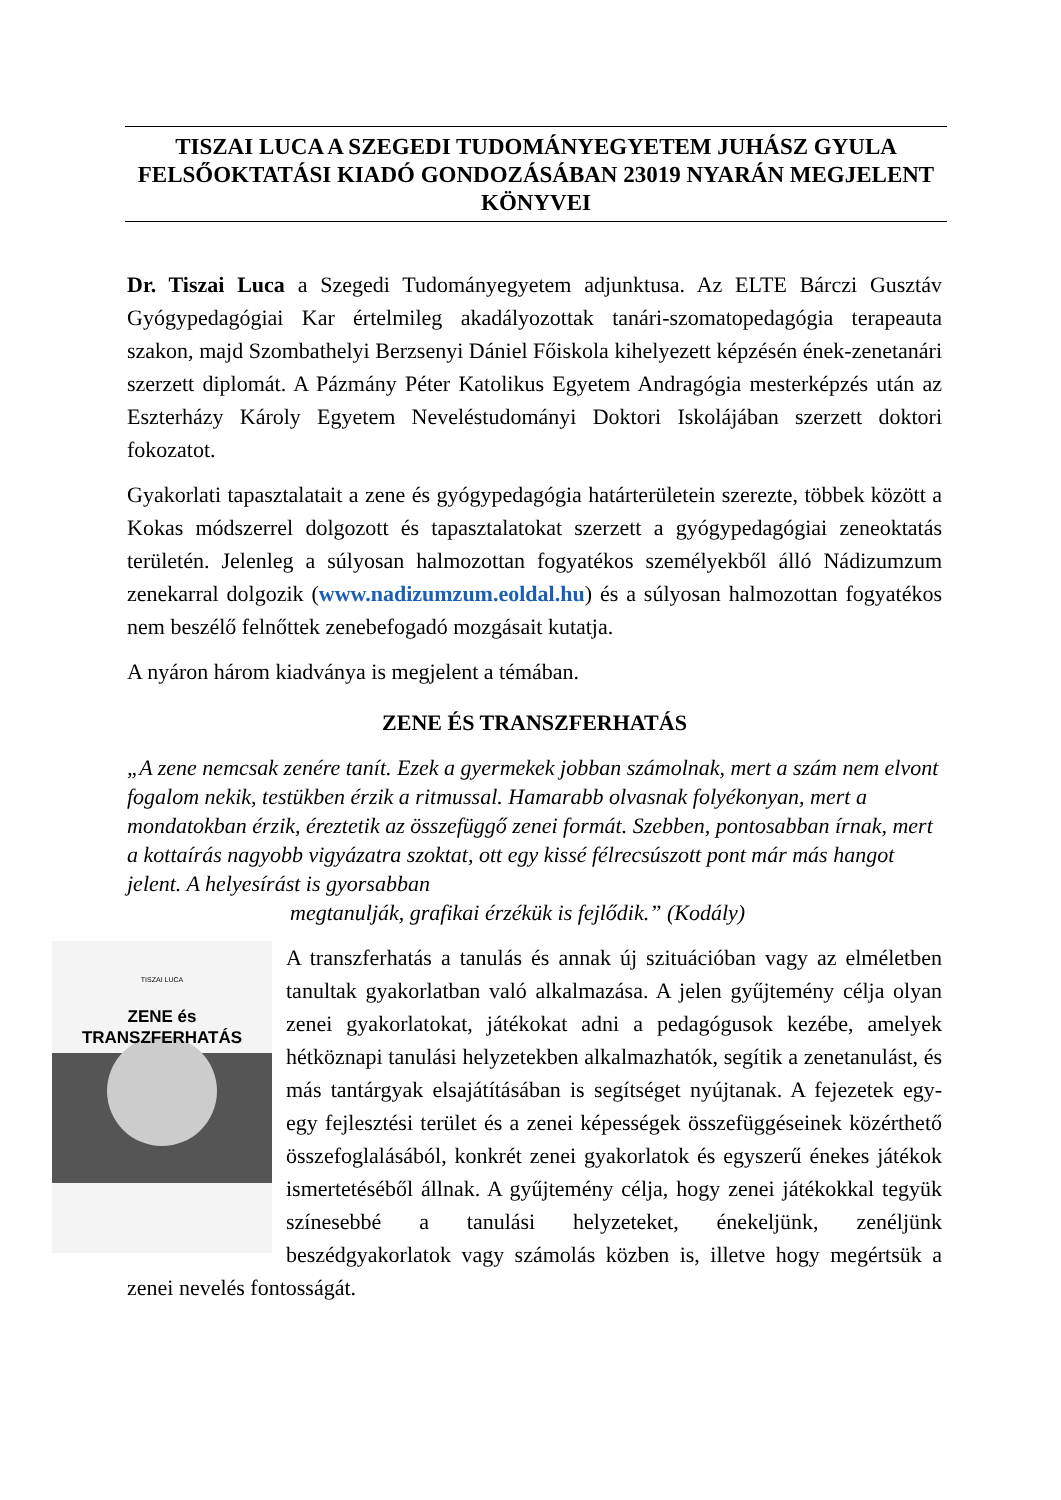TISZAI LUCA A SZEGEDI TUDOMÁNYEGYETEM JUHÁSZ GYULA FELSŐOKTATÁSI KIADÓ GONDOZÁSÁBAN 23019 NYARÁN MEGJELENT KÖNYVEI
Dr. Tiszai Luca a Szegedi Tudományegyetem adjunktusa. Az ELTE Bárczi Gusztáv Gyógypedagógiai Kar értelmileg akadályozottak tanári-szomatopedagógia terapeauta szakon, majd Szombathelyi Berzsenyi Dániel Főiskola kihelyezett képzésén ének-zenetanári szerzett diplomát. A Pázmány Péter Katolikus Egyetem Andragógia mesterképzés után az Eszterházy Károly Egyetem Neveléstudományi Doktori Iskolájában szerzett doktori fokozatot.
Gyakorlati tapasztalatait a zene és gyógypedagógia határterületein szerezte, többek között a Kokas módszerrel dolgozott és tapasztalatokat szerzett a gyógypedagógiai zeneoktatás területén. Jelenleg a súlyosan halmozottan fogyatékos személyekből álló Nádizumzum zenekarral dolgozik (www.nadizumzum.eoldal.hu) és a súlyosan halmozottan fogyatékos nem beszélő felnőttek zenebefogadó mozgásait kutatja.
A nyáron három kiadványa is megjelent a témában.
ZENE ÉS TRANSZFERHATÁS
„A zene nemcsak zenére tanít. Ezek a gyermekek jobban számolnak, mert a szám nem elvont fogalom nekik, testükben érzik a ritmussal. Hamarabb olvasnak folyékonyan, mert a mondatokban érzik, éreztetik az összefüggő zenei formát. Szebben, pontosabban írnak, mert a kottaírás nagyobb vigyázatra szoktat, ott egy kissé félrecsúszott pont már más hangot jelent. A helyesírást is gyorsabban
megtanulják, grafikai érzékük is fejlődik.” (Kodály)
TISZAI LUCA
ZENE és
TRANSZFERHATÁS
A transzferhatás a tanulás és annak új szituációban vagy az elméletben tanultak gyakorlatban való alkalmazása. A jelen gyűjtemény célja olyan zenei gyakorlatokat, játékokat adni a pedagógusok kezébe, amelyek hétköznapi tanulási helyzetekben alkalmazhatók, segítik a zenetanulást, és más tantárgyak elsajátításában is segítséget nyújtanak. A fejezetek egy-egy fejlesztési terület és a zenei képességek összefüggéseinek közérthető összefoglalásából, konkrét zenei gyakorlatok és egyszerű énekes játékok ismertetéséből állnak. A gyűjtemény célja, hogy zenei játékokkal tegyük színesebbé a tanulási helyzeteket, énekeljünk, zenéljünk beszédgyakorlatok vagy számolás közben is, illetve hogy megértsük a zenei nevelés fontosságát.